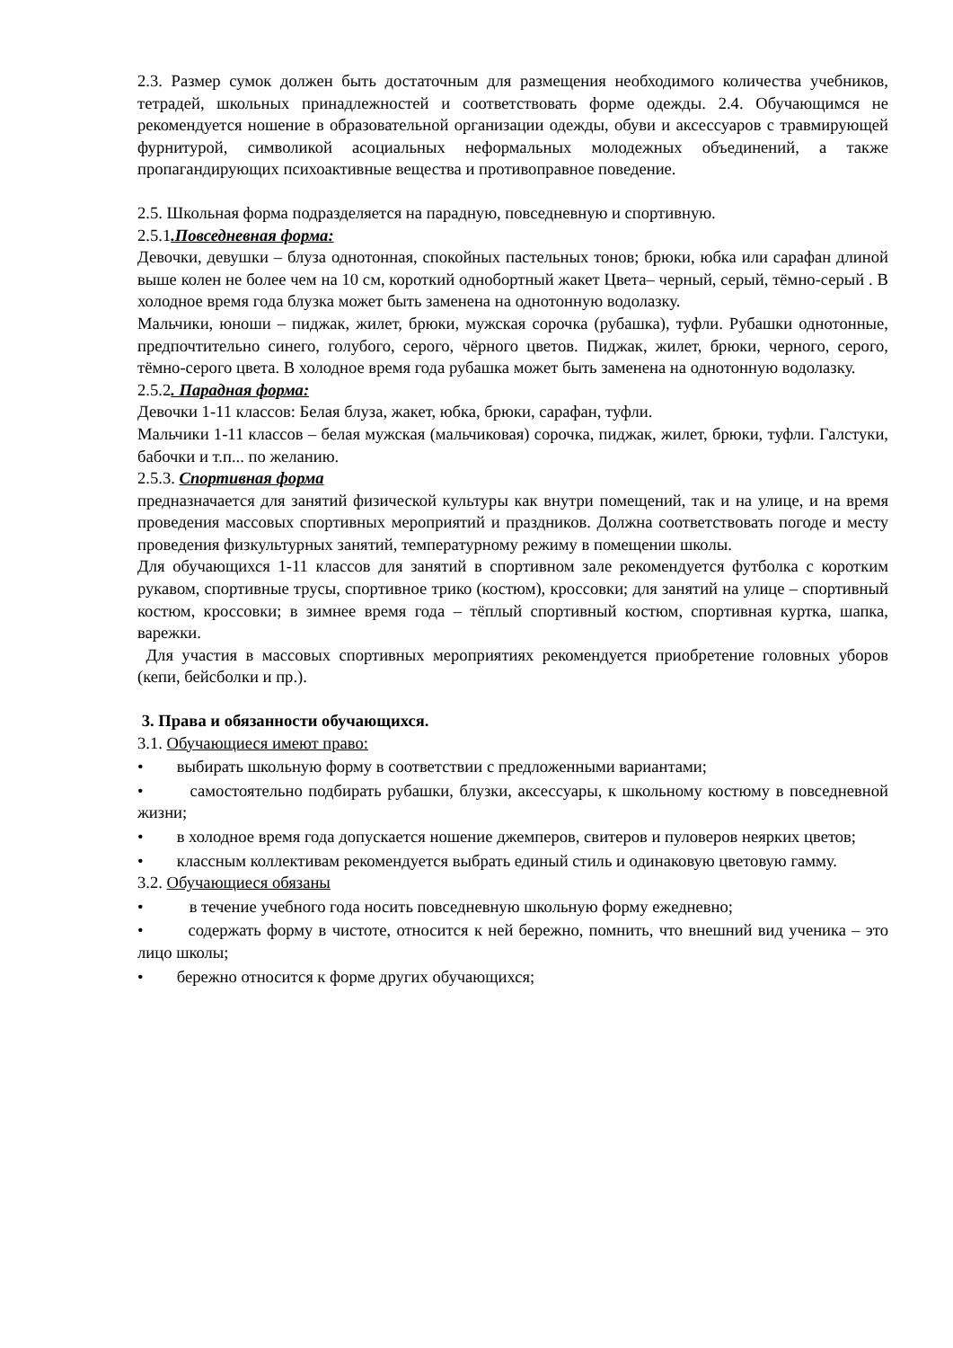2.3. Размер сумок должен быть достаточным для размещения необходимого количества учебников, тетрадей, школьных принадлежностей и соответствовать форме одежды. 2.4. Обучающимся не рекомендуется ношение в образовательной организации одежды, обуви и аксессуаров с травмирующей фурнитурой, символикой асоциальных неформальных молодежных объединений, а также пропагандирующих психоактивные вещества и противоправное поведение.
2.5. Школьная форма подразделяется на парадную, повседневную и спортивную.
2.5.1.Повседневная форма:
Девочки, девушки – блуза однотонная, спокойных пастельных тонов; брюки, юбка или сарафан длиной выше колен не более чем на 10 см, короткий однобортный жакет Цвета– черный, серый, тёмно-серый . В холодное время года блузка может быть заменена на однотонную водолазку.
Мальчики, юноши – пиджак, жилет, брюки, мужская сорочка (рубашка), туфли. Рубашки однотонные, предпочтительно синего, голубого, серого, чёрного цветов. Пиджак, жилет, брюки, черного, серого, тёмно-серого цвета. В холодное время года рубашка может быть заменена на однотонную водолазку.
2.5.2. Парадная форма:
Девочки 1-11 классов: Белая блуза, жакет, юбка, брюки, сарафан, туфли.
Мальчики 1-11 классов – белая мужская (мальчиковая) сорочка, пиджак, жилет, брюки, туфли. Галстуки, бабочки и т.п... по желанию.
2.5.3. Спортивная форма
предназначается для занятий физической культуры как внутри помещений, так и на улице, и на время проведения массовых спортивных мероприятий и праздников. Должна соответствовать погоде и месту проведения физкультурных занятий, температурному режиму в помещении школы.
Для обучающихся 1-11 классов для занятий в спортивном зале рекомендуется футболка с коротким рукавом, спортивные трусы, спортивное трико (костюм), кроссовки; для занятий на улице – спортивный костюм, кроссовки; в зимнее время года – тёплый спортивный костюм, спортивная куртка, шапка, варежки.
Для участия в массовых спортивных мероприятиях рекомендуется приобретение головных уборов (кепи, бейсболки и пр.).
3. Права и обязанности обучающихся.
3.1. Обучающиеся имеют право:
• выбирать школьную форму в соответствии с предложенными вариантами;
• самостоятельно подбирать рубашки, блузки, аксессуары, к школьному костюму в повседневной жизни;
• в холодное время года допускается ношение джемперов, свитеров и пуловеров неярких цветов;
• классным коллективам рекомендуется выбрать единый стиль и одинаковую цветовую гамму.
3.2. Обучающиеся обязаны
• в течение учебного года носить повседневную школьную форму ежедневно;
• содержать форму в чистоте, относится к ней бережно, помнить, что внешний вид ученика – это лицо школы;
• бережно относится к форме других обучающихся;